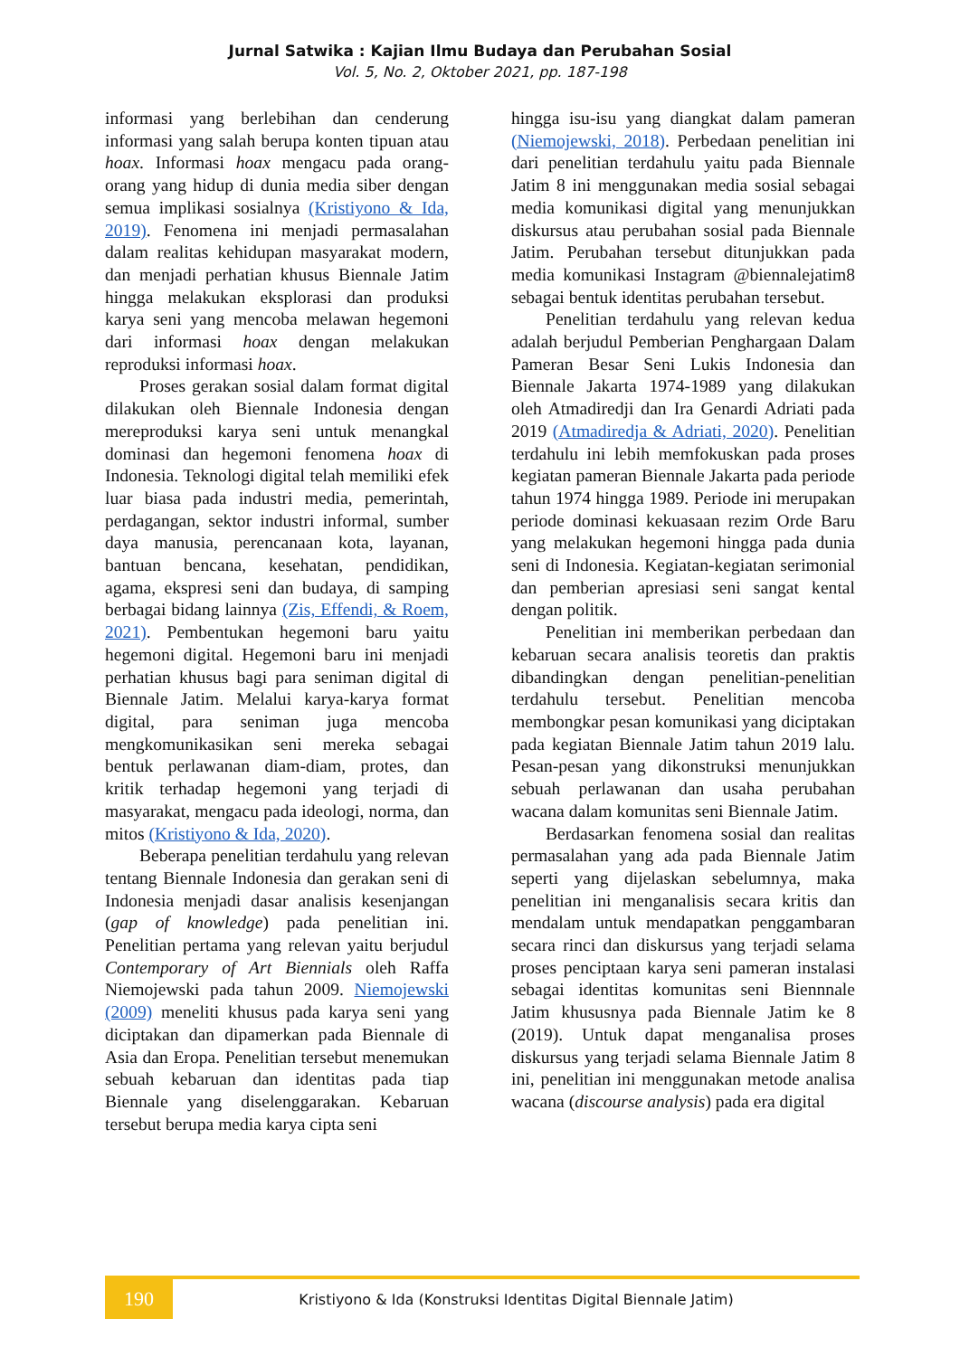Jurnal Satwika : Kajian Ilmu Budaya dan Perubahan Sosial
Vol. 5, No. 2, Oktober 2021, pp. 187-198
informasi yang berlebihan dan cenderung informasi yang salah berupa konten tipuan atau hoax. Informasi hoax mengacu pada orang-orang yang hidup di dunia media siber dengan semua implikasi sosialnya (Kristiyono & Ida, 2019). Fenomena ini menjadi permasalahan dalam realitas kehidupan masyarakat modern, dan menjadi perhatian khusus Biennale Jatim hingga melakukan eksplorasi dan produksi karya seni yang mencoba melawan hegemoni dari informasi hoax dengan melakukan reproduksi informasi hoax.
Proses gerakan sosial dalam format digital dilakukan oleh Biennale Indonesia dengan mereproduksi karya seni untuk menangkal dominasi dan hegemoni fenomena hoax di Indonesia. Teknologi digital telah memiliki efek luar biasa pada industri media, pemerintah, perdagangan, sektor industri informal, sumber daya manusia, perencanaan kota, layanan, bantuan bencana, kesehatan, pendidikan, agama, ekspresi seni dan budaya, di samping berbagai bidang lainnya (Zis, Effendi, & Roem, 2021). Pembentukan hegemoni baru yaitu hegemoni digital. Hegemoni baru ini menjadi perhatian khusus bagi para seniman digital di Biennale Jatim. Melalui karya-karya format digital, para seniman juga mencoba mengkomunikasikan seni mereka sebagai bentuk perlawanan diam-diam, protes, dan kritik terhadap hegemoni yang terjadi di masyarakat, mengacu pada ideologi, norma, dan mitos (Kristiyono & Ida, 2020).
Beberapa penelitian terdahulu yang relevan tentang Biennale Indonesia dan gerakan seni di Indonesia menjadi dasar analisis kesenjangan (gap of knowledge) pada penelitian ini. Penelitian pertama yang relevan yaitu berjudul Contemporary of Art Biennials oleh Raffa Niemojewski pada tahun 2009. Niemojewski (2009) meneliti khusus pada karya seni yang diciptakan dan dipamerkan pada Biennale di Asia dan Eropa. Penelitian tersebut menemukan sebuah kebaruan dan identitas pada tiap Biennale yang diselenggarakan. Kebaruan tersebut berupa media karya cipta seni
hingga isu-isu yang diangkat dalam pameran (Niemojewski, 2018). Perbedaan penelitian ini dari penelitian terdahulu yaitu pada Biennale Jatim 8 ini menggunakan media sosial sebagai media komunikasi digital yang menunjukkan diskursus atau perubahan sosial pada Biennale Jatim. Perubahan tersebut ditunjukkan pada media komunikasi Instagram @biennalejatim8 sebagai bentuk identitas perubahan tersebut.
Penelitian terdahulu yang relevan kedua adalah berjudul Pemberian Penghargaan Dalam Pameran Besar Seni Lukis Indonesia dan Biennale Jakarta 1974-1989 yang dilakukan oleh Atmadiredji dan Ira Genardi Adriati pada 2019 (Atmadiredja & Adriati, 2020). Penelitian terdahulu ini lebih memfokuskan pada proses kegiatan pameran Biennale Jakarta pada periode tahun 1974 hingga 1989. Periode ini merupakan periode dominasi kekuasaan rezim Orde Baru yang melakukan hegemoni hingga pada dunia seni di Indonesia. Kegiatan-kegiatan serimonial dan pemberian apresiasi seni sangat kental dengan politik.
Penelitian ini memberikan perbedaan dan kebaruan secara analisis teoretis dan praktis dibandingkan dengan penelitian-penelitian terdahulu tersebut. Penelitian mencoba membongkar pesan komunikasi yang diciptakan pada kegiatan Biennale Jatim tahun 2019 lalu. Pesan-pesan yang dikonstruksi menunjukkan sebuah perlawanan dan usaha perubahan wacana dalam komunitas seni Biennale Jatim.
Berdasarkan fenomena sosial dan realitas permasalahan yang ada pada Biennale Jatim seperti yang dijelaskan sebelumnya, maka penelitian ini menganalisis secara kritis dan mendalam untuk mendapatkan penggambaran secara rinci dan diskursus yang terjadi selama proses penciptaan karya seni pameran instalasi sebagai identitas komunitas seni Biennnale Jatim khususnya pada Biennale Jatim ke 8 (2019). Untuk dapat menganalisa proses diskursus yang terjadi selama Biennale Jatim 8 ini, penelitian ini menggunakan metode analisa wacana (discourse analysis) pada era digital
190
Kristiyono & Ida (Konstruksi Identitas Digital Biennale Jatim)